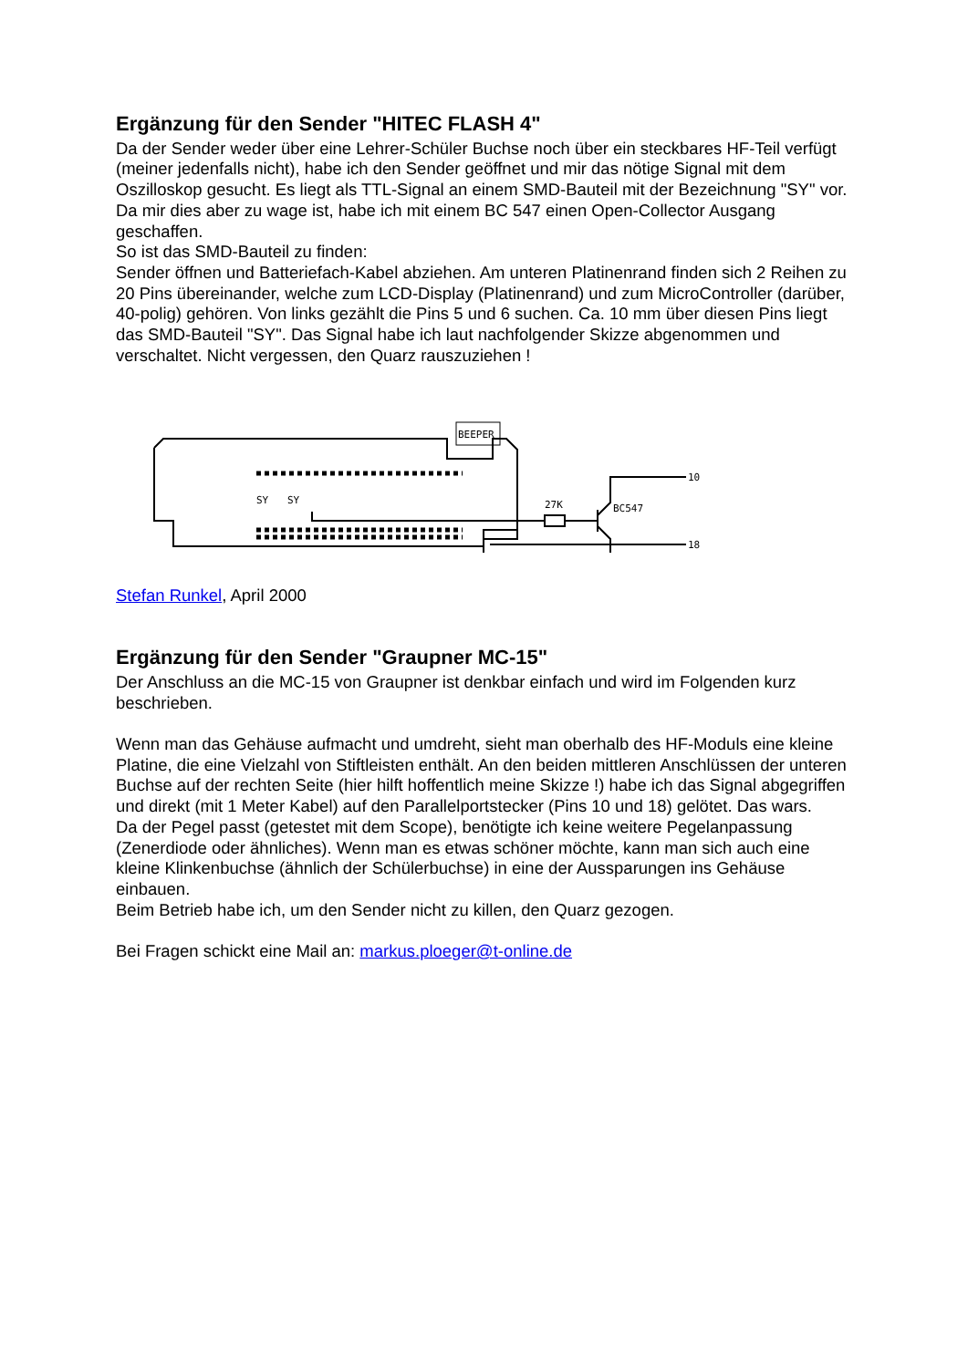Ergänzung für den Sender "HITEC FLASH 4"
Da der Sender weder über eine Lehrer-Schüler Buchse noch über ein steckbares HF-Teil verfügt (meiner jedenfalls nicht), habe ich den Sender geöffnet und mir das nötige Signal mit dem Oszilloskop gesucht. Es liegt als TTL-Signal an einem SMD-Bauteil mit der Bezeichnung "SY" vor. Da mir dies aber zu wage ist, habe ich mit einem BC 547 einen Open-Collector Ausgang geschaffen.
So ist das SMD-Bauteil zu finden:
Sender öffnen und Batteriefach-Kabel abziehen. Am unteren Platinenrand finden sich 2 Reihen zu 20 Pins übereinander, welche zum LCD-Display (Platinenrand) und zum MicroController (darüber, 40-polig) gehören. Von links gezählt die Pins 5 und 6 suchen. Ca. 10 mm über diesen Pins liegt das SMD-Bauteil "SY". Das Signal habe ich laut nachfolgender Skizze abgenommen und verschaltet. Nicht vergessen, den Quarz rauszuziehen !
BEEPER
SY
SY
27K
BC547
10
18
Stefan Runkel, April 2000
Ergänzung für den Sender "Graupner MC-15"
Der Anschluss an die MC-15 von Graupner ist denkbar einfach und wird im Folgenden kurz beschrieben.
Wenn man das Gehäuse aufmacht und umdreht, sieht man oberhalb des HF-Moduls eine kleine Platine, die eine Vielzahl von Stiftleisten enthält. An den beiden mittleren Anschlüssen der unteren Buchse auf der rechten Seite (hier hilft hoffentlich meine Skizze !) habe ich das Signal abgegriffen und direkt (mit 1 Meter Kabel) auf den Parallelportstecker (Pins 10 und 18) gelötet. Das wars.
Da der Pegel passt (getestet mit dem Scope), benötigte ich keine weitere Pegelanpassung (Zenerdiode oder ähnliches). Wenn man es etwas schöner möchte, kann man sich auch eine kleine Klinkenbuchse (ähnlich der Schülerbuchse) in eine der Aussparungen ins Gehäuse einbauen.
Beim Betrieb habe ich, um den Sender nicht zu killen, den Quarz gezogen.
Bei Fragen schickt eine Mail an: markus.ploeger@t-online.de